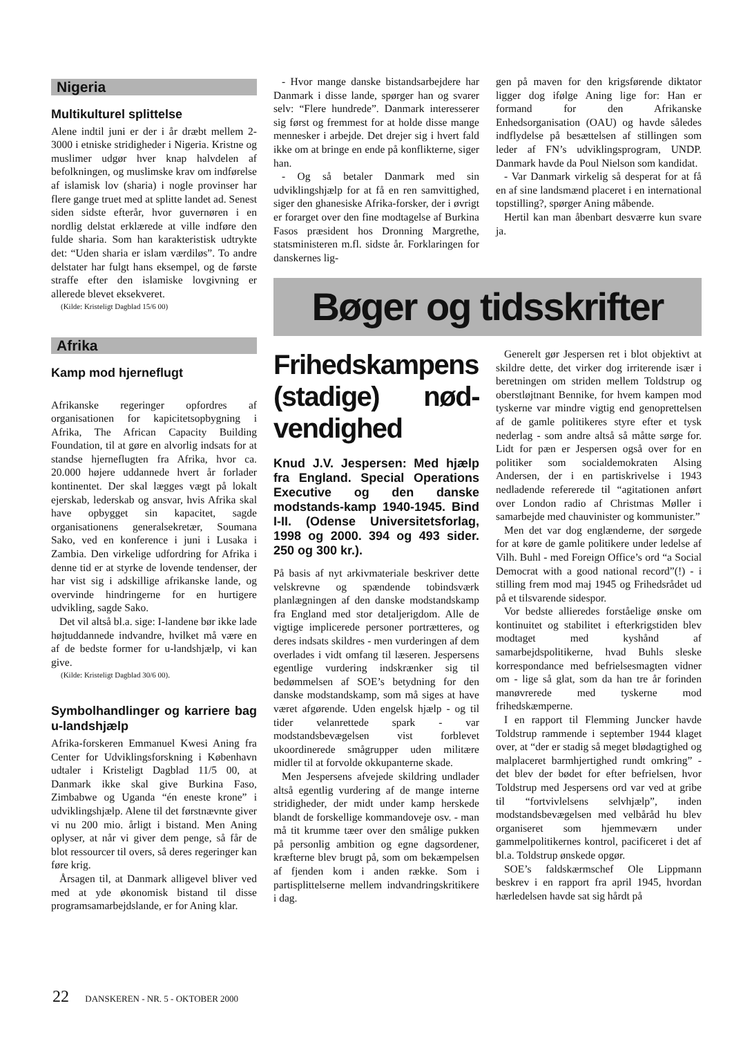Nigeria
Multikulturel splittelse
Alene indtil juni er der i år dræbt mellem 2-3000 i etniske stridigheder i Nigeria. Kristne og muslimer udgør hver knap halvdelen af befolkningen, og muslimske krav om indførelse af islamisk lov (sharia) i nogle provinser har flere gange truet med at splitte landet ad. Senest siden sidste efterår, hvor guvernøren i en nordlig delstat erklærede at ville indføre den fulde sharia. Som han karakteristisk udtrykte det: “Uden sharia er islam værdiløs”. To andre delstater har fulgt hans eksempel, og de første straffe efter den islamiske lovgivning er allerede blevet eksekveret.
(Kilde: Kristeligt Dagblad 15/6 00)
Afrika
Kamp mod hjerneflugt
Afrikanske regeringer opfordres af organisationen for kapicitetsopbygning i Afrika, The African Capacity Building Foundation, til at gøre en alvorlig indsats for at standse hjerneflugten fra Afrika, hvor ca. 20.000 højere uddannede hvert år forlader kontinentet. Der skal lægges vægt på lokalt ejerskab, lederskab og ansvar, hvis Afrika skal have opbygget sin kapacitet, sagde organisationens generalsekretær, Soumana Sako, ved en konference i juni i Lusaka i Zambia. Den virkelige udfordring for Afrika i denne tid er at styrke de lovende tendenser, der har vist sig i adskillige afrikanske lande, og overvinde hindringerne for en hurtigere udvikling, sagde Sako.
Det vil altså bl.a. sige: I-landene bør ikke lade højtuddannede indvandre, hvilket må være en af de bedste former for u-landshjælp, vi kan give.
(Kilde: Kristeligt Dagblad 30/6 00).
Symbolhandlinger og karriere bag u-landshjælp
Afrika-forskeren Emmanuel Kwesi Aning fra Center for Udviklingsforskning i København udtaler i Kristeligt Dagblad 11/5 00, at Danmark ikke skal give Burkina Faso, Zimbabwe og Uganda “én eneste krone” i udviklingshjælp. Alene til det førstnævnte giver vi nu 200 mio. årligt i bistand. Men Aning oplyser, at når vi giver dem penge, så får de blot ressourcer til overs, så deres regeringer kan føre krig.
Årsagen til, at Danmark alligevel bliver ved med at yde økonomisk bistand til disse programsamarbejdslande, er for Aning klar.
- Hvor mange danske bistandsarbejdere har Danmark i disse lande, spørger han og svarer selv: “Flere hundrede”. Danmark interesserer sig først og fremmest for at holde disse mange mennesker i arbejde. Det drejer sig i hvert fald ikke om at bringe en ende på konflikterne, siger han.
- Og så betaler Danmark med sin udviklingshjælp for at få en ren samvittighed, siger den ghanesiske Afrika-forsker, der i øvrigt er forarget over den fine modtagelse af Burkina Fasos præsident hos Dronning Margrethe, statsministeren m.fl. sidste år. Forklaringen for danskernes lig-
gen på maven for den krigsførende diktator ligger dog ifølge Aning lige for: Han er formand for den Afrikanske Enhedsorganisation (OAU) og havde således indflydelse på besættelsen af stillingen som leder af FN’s udviklingsprogram, UNDP. Danmark havde da Poul Nielson som kandidat.
- Var Danmark virkelig så desperat for at få en af sine landsmænd placeret i en international topstilling?, spørger Aning måbende.
Hertil kan man åbenbart desværre kun svare ja.
Bøger og tidsskrifter
Frihedskampens (stadige) nød-vendighed
Knud J.V. Jespersen: Med hjælp fra England. Special Operations Executive og den danske modstands-kamp 1940-1945. Bind I-II. (Odense Universitetsforlag, 1998 og 2000. 394 og 493 sider. 250 og 300 kr.).
På basis af nyt arkivmateriale beskriver dette velskrevne og spændende tobindsværk planlægningen af den danske modstandskamp fra England med stor detaljerigdom. Alle de vigtige implicerede personer portrætteres, og deres indsats skildres - men vurderingen af dem overlades i vidt omfang til læseren. Jespersens egentlige vurdering indskrænker sig til bedømmelsen af SOE’s betydning for den danske modstandskamp, som må siges at have været afgørende. Uden engelsk hjælp - og til tider velanrettede spark - var modstandsbevægelsen vist forblevet ukoordinerede smågrupper uden militære midler til at forvolde okkupanterne skade.
Men Jespersens afvejede skildring undlader altså egentlig vurdering af de mange interne stridigheder, der midt under kamp herskede blandt de forskellige kommandoveje osv. - man må tit krumme tæer over den smålige pukken på personlig ambition og egne dagsordener, kræfterne blev brugt på, som om bekæmpelsen af fjenden kom i anden række. Som i partisplittelserne mellem indvandringskritikere i dag.
Generelt gør Jespersen ret i blot objektivt at skildre dette, det virker dog irriterende især i beretningen om striden mellem Toldstrup og oberstløjtnant Bennike, for hvem kampen mod tyskerne var mindre vigtig end genoprettelsen af de gamle politikeres styre efter et tysk nederlag - som andre altså så måtte sørge for. Lidt for pæn er Jespersen også over for en politiker som socialdemokraten Alsing Andersen, der i en partiskrivelse i 1943 nedladende refererede til “agitationen anført over London radio af Christmas Møller i samarbejde med chauvinister og kommunister.”
Men det var dog englænderne, der sørgede for at køre de gamle politikere under ledelse af Vilh. Buhl - med Foreign Office’s ord “a Social Democrat with a good national record”(!) - i stilling frem mod maj 1945 og Frihedsrådet ud på et tilsvarende sidespor.
Vor bedste allieredes forståelige ønske om kontinuitet og stabilitet i efterkrigstiden blev modtaget med kyshånd af samarbejdspolitikerne, hvad Buhls sleske korrespondance med befrielsesmagten vidner om - lige så glat, som da han tre år forinden manøvrerede med tyskerne mod frihedskæmperne.
I en rapport til Flemming Juncker havde Toldstrup rammende i september 1944 klaget over, at “der er stadig så meget blødagtighed og malplaceret barmhjertighed rundt omkring” - det blev der bødet for efter befrielsen, hvor Toldstrup med Jespersens ord var ved at gribe til “fortvivlelsens selvhjælp”, inden modstandsbevægelsen med velbåråd hu blev organiseret som hjemmeværn under gammelpolitikernes kontrol, pacificeret i det af bl.a. Toldstrup ønskede opgør.
SOE’s faldskærmschef Ole Lippmann beskrev i en rapport fra april 1945, hvordan hærledelsen havde sat sig hårdt på
22 DANSKEREN - NR. 5 - OKTOBER 2000